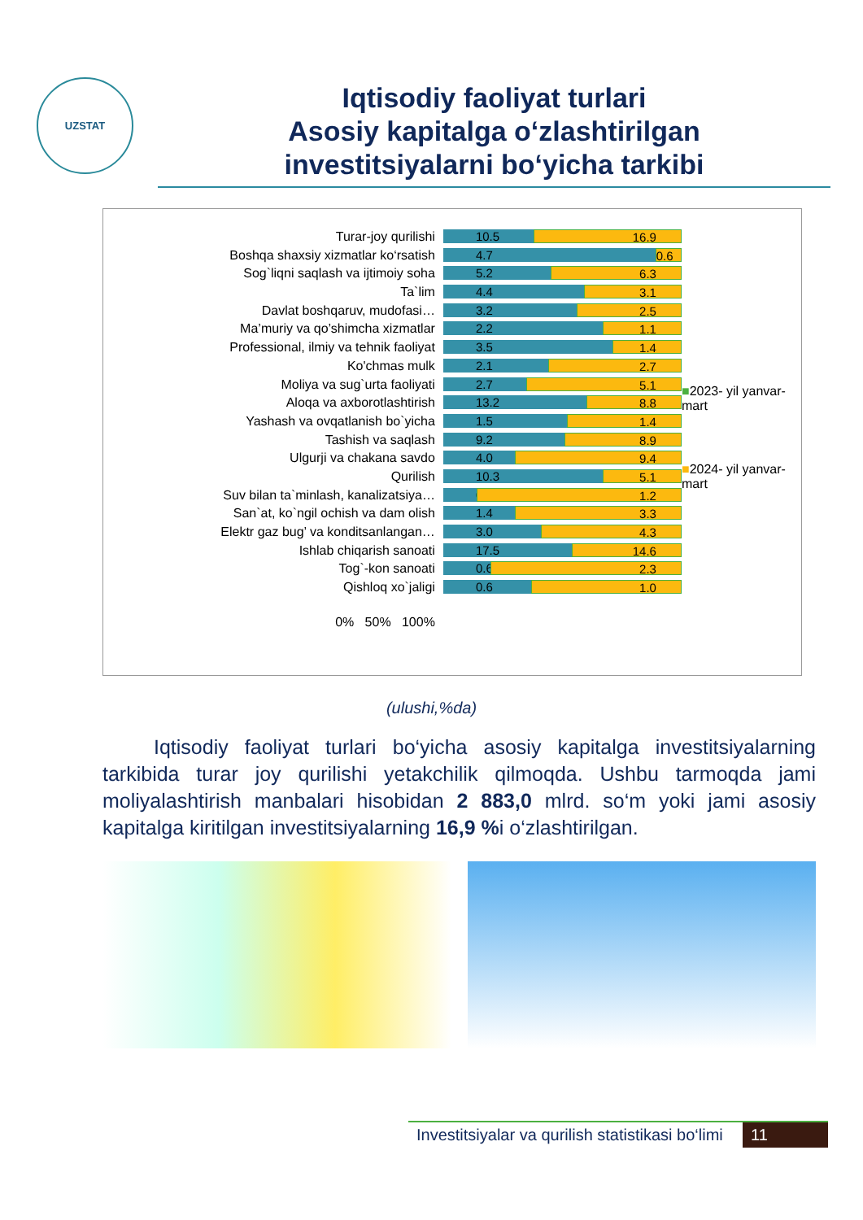UZSTAT
Iqtisodiy faoliyat turlari
Asosiy kapitalga o‘zlashtirilgan
investitsiyalarni bo‘yicha tarkibi
Turar-joy qurilishi
Boshqa shaxsiy xizmatlar ko‘rsatish
Sog`liqni saqlash va ijtimoiy soha
Ta`lim
Davlat boshqaruv, mudofasi…
Ma’muriy va qo’shimcha xizmatlar
Professional, ilmiy va tehnik faoliyat
Ko'chmas mulk
Moliya va sug`urta faoliyati
Aloqa va axborotlashtirish
Yashash va ovqatlanish bo`yicha
Tashish va saqlash
Ulgurji va chakana savdo
Qurilish
Suv bilan ta`minlash, kanalizatsiya…
San`at, ko`ngil ochish va dam olish
Elektr gaz bug’ va konditsanlangan…
Ishlab chiqarish sanoati
Tog`-kon sanoati
Qishloq xo`jaligi
0% 50% 100%
10.5 16.9
4.7 0.6
5.2 6.3
4.4 3.1
3.2 2.5
2.2 1.1
3.5 1.4
2.1 2.7
2.7 5.1
13.2 8.8
1.5 1.4
9.2 8.9
4.0 9.4
10.3 5.1
0.2 1.2
1.4 3.3
3.0 4.3
17.5 14.6
0.6 2.3
0.6 1.0
■2023- yil yanvar-mart
■2024- yil yanvar-mart
(ulushi,%da)
Iqtisodiy faoliyat turlari bo‘yicha asosiy kapitalga investitsiyalarning tarkibida turar joy qurilishi yetakchilik qilmoqda. Ushbu tarmoqda jami moliyalashtirish manbalari hisobidan 2 883,0 mlrd. so‘m yoki jami asosiy kapitalga kiritilgan investitsiyalarning 16,9 % i o‘zlashtirilgan.
Investitsiyalar va qurilish statistikasi bo‘limi 11